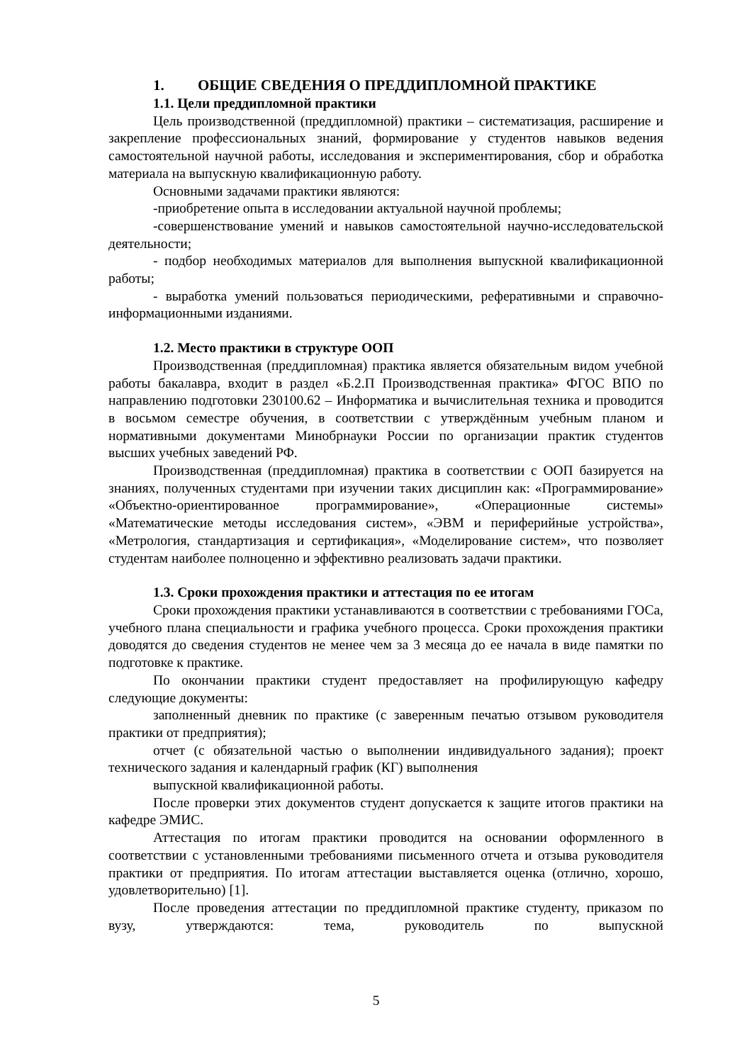1. ОБЩИЕ СВЕДЕНИЯ О ПРЕДДИПЛОМНОЙ ПРАКТИКЕ
1.1. Цели преддипломной практики
Цель производственной (преддипломной) практики – систематизация, расширение и закрепление профессиональных знаний, формирование у студентов навыков ведения самостоятельной научной работы, исследования и экспериментирования, сбор и обработка материала на выпускную квалификационную работу.
Основными задачами практики являются:
-приобретение опыта в исследовании актуальной научной проблемы;
-совершенствование умений и навыков самостоятельной научно-исследовательской деятельности;
- подбор необходимых материалов для выполнения выпускной квалификационной работы;
- выработка умений пользоваться периодическими, реферативными и справочно-информационными изданиями.
1.2. Место практики в структуре ООП
Производственная (преддипломная) практика является обязательным видом учебной работы бакалавра, входит в раздел «Б.2.П Производственная практика» ФГОС ВПО по направлению подготовки 230100.62 – Информатика и вычислительная техника и проводится в восьмом семестре обучения, в соответствии с утверждённым учебным планом и нормативными документами Минобрнауки России по организации практик студентов высших учебных заведений РФ.
Производственная (преддипломная) практика в соответствии с ООП базируется на знаниях, полученных студентами при изучении таких дисциплин как: «Программирование» «Объектно-ориентированное программирование», «Операционные системы» «Математические методы исследования систем», «ЭВМ и периферийные устройства», «Метрология, стандартизация и сертификация», «Моделирование систем», что позволяет студентам наиболее полноценно и эффективно реализовать задачи практики.
1.3. Сроки прохождения практики и аттестация по ее итогам
Сроки прохождения практики устанавливаются в соответствии с требованиями ГОСа, учебного плана специальности и графика учебного процесса. Сроки прохождения практики доводятся до сведения студентов не менее чем за 3 месяца до ее начала в виде памятки по подготовке к практике.
По окончании практики студент предоставляет на профилирующую кафедру следующие документы:
заполненный дневник по практике (с заверенным печатью отзывом руководителя практики от предприятия);
отчет (с обязательной частью о выполнении индивидуального задания); проект технического задания и календарный график (КГ) выполнения
выпускной квалификационной работы.
После проверки этих документов студент допускается к защите итогов практики на кафедре ЭМИС.
Аттестация по итогам практики проводится на основании оформленного в соответствии с установленными требованиями письменного отчета и отзыва руководителя практики от предприятия. По итогам аттестации выставляется оценка (отлично, хорошо, удовлетворительно) [1].
После проведения аттестации по преддипломной практике студенту, приказом по вузу, утверждаются: тема, руководитель по выпускной
5